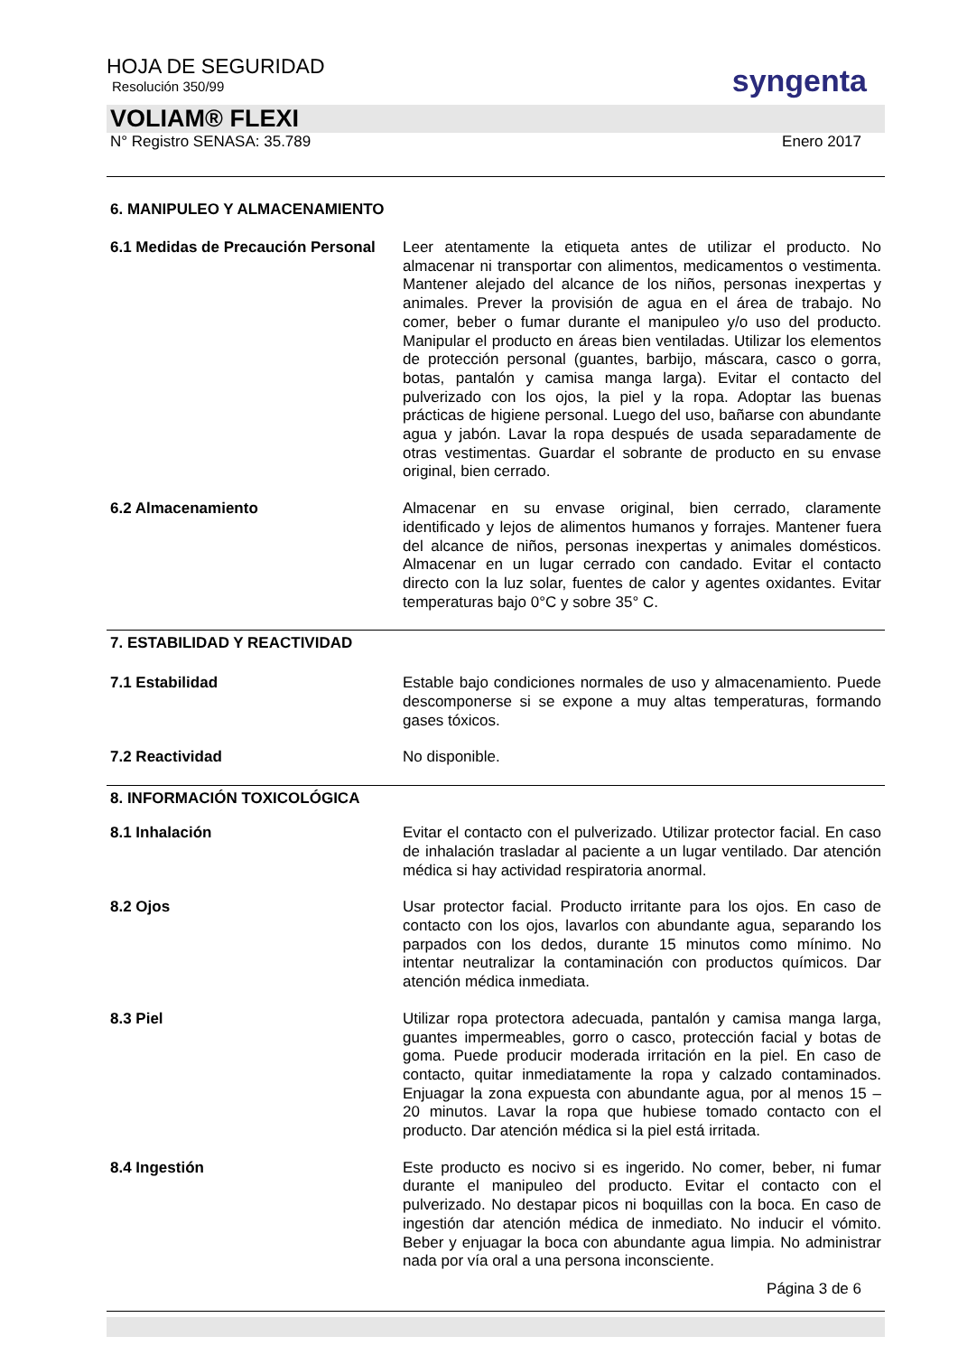HOJA DE SEGURIDAD
Resolución 350/99
syngenta
VOLIAM® FLEXI
N° Registro SENASA: 35.789 Enero 2017
6. MANIPULEO Y ALMACENAMIENTO
6.1 Medidas de Precaución Personal
Leer atentamente la etiqueta antes de utilizar el producto. No almacenar ni transportar con alimentos, medicamentos o vestimenta. Mantener alejado del alcance de los niños, personas inexpertas y animales. Prever la provisión de agua en el área de trabajo. No comer, beber o fumar durante el manipuleo y/o uso del producto. Manipular el producto en áreas bien ventiladas. Utilizar los elementos de protección personal (guantes, barbijo, máscara, casco o gorra, botas, pantalón y camisa manga larga). Evitar el contacto del pulverizado con los ojos, la piel y la ropa. Adoptar las buenas prácticas de higiene personal. Luego del uso, bañarse con abundante agua y jabón. Lavar la ropa después de usada separadamente de otras vestimentas. Guardar el sobrante de producto en su envase original, bien cerrado.
6.2 Almacenamiento Almacenar en su envase original, bien cerrado, claramente identificado y lejos de alimentos humanos y forrajes. Mantener fuera del alcance de niños, personas inexpertas y animales domésticos. Almacenar en un lugar cerrado con candado. Evitar el contacto directo con la luz solar, fuentes de calor y agentes oxidantes. Evitar temperaturas bajo 0°C y sobre 35° C.
7. ESTABILIDAD Y REACTIVIDAD
7.1 Estabilidad Estable bajo condiciones normales de uso y almacenamiento. Puede descomponerse si se expone a muy altas temperaturas, formando gases tóxicos.
7.2 Reactividad No disponible.
8. INFORMACIÓN TOXICOLÓGICA
8.1 Inhalación Evitar el contacto con el pulverizado. Utilizar protector facial. En caso de inhalación trasladar al paciente a un lugar ventilado. Dar atención médica si hay actividad respiratoria anormal.
8.2 Ojos Usar protector facial. Producto irritante para los ojos. En caso de contacto con los ojos, lavarlos con abundante agua, separando los parpados con los dedos, durante 15 minutos como mínimo. No intentar neutralizar la contaminación con productos químicos. Dar atención médica inmediata.
8.3 Piel Utilizar ropa protectora adecuada, pantalón y camisa manga larga, guantes impermeables, gorro o casco, protección facial y botas de goma. Puede producir moderada irritación en la piel. En caso de contacto, quitar inmediatamente la ropa y calzado contaminados. Enjuagar la zona expuesta con abundante agua, por al menos 15 – 20 minutos. Lavar la ropa que hubiese tomado contacto con el producto. Dar atención médica si la piel está irritada.
8.4 Ingestión Este producto es nocivo si es ingerido. No comer, beber, ni fumar durante el manipuleo del producto. Evitar el contacto con el pulverizado. No destapar picos ni boquillas con la boca. En caso de ingestión dar atención médica de inmediato. No inducir el vómito. Beber y enjuagar la boca con abundante agua limpia. No administrar nada por vía oral a una persona inconsciente.
Página 3 de 6